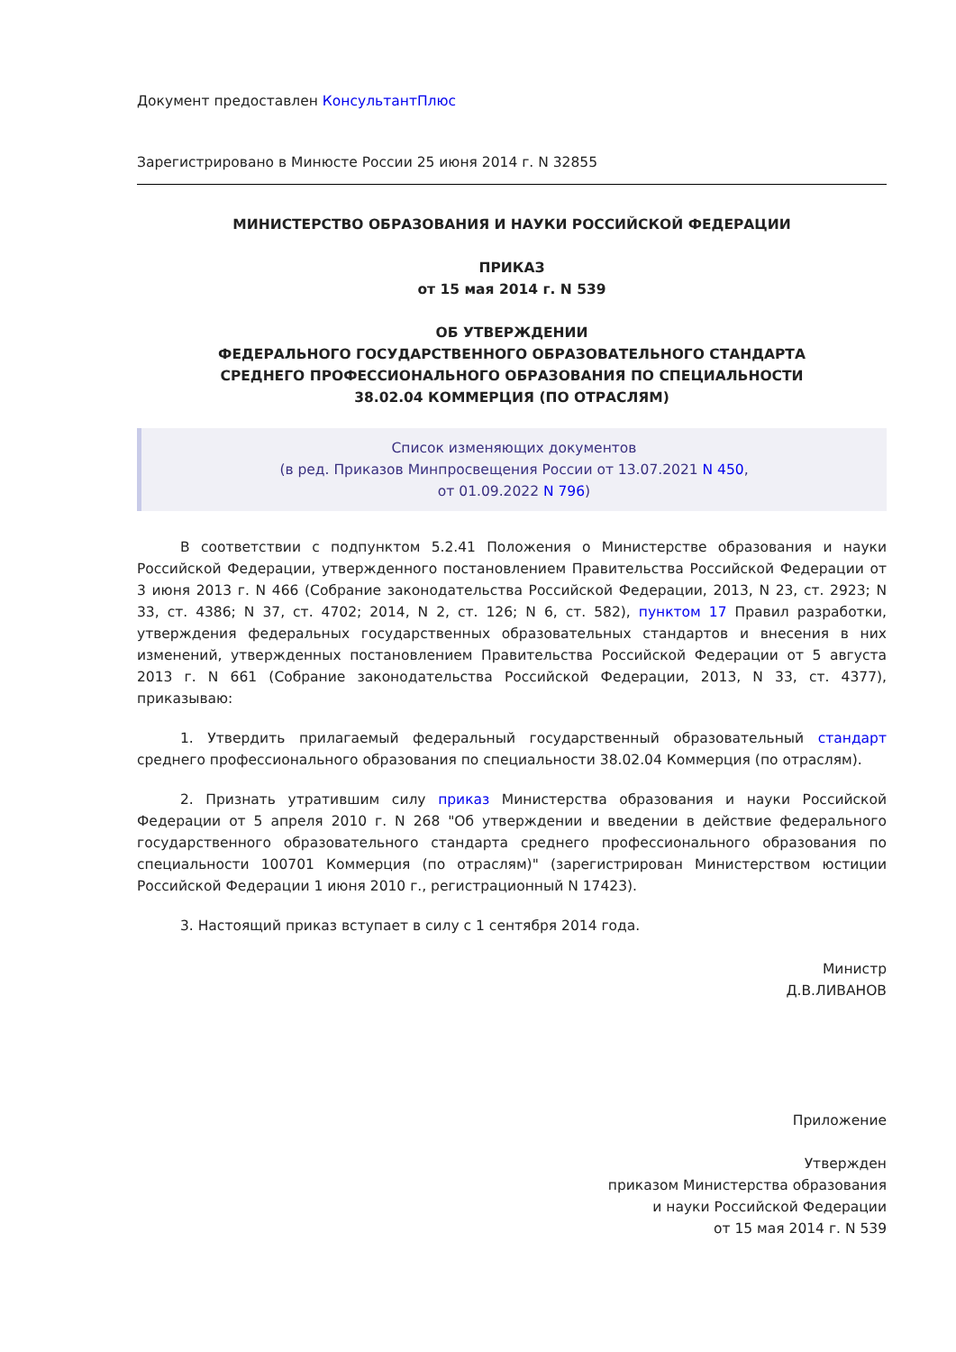Документ предоставлен КонсультантПлюс
Зарегистрировано в Минюсте России 25 июня 2014 г. N 32855
МИНИСТЕРСТВО ОБРАЗОВАНИЯ И НАУКИ РОССИЙСКОЙ ФЕДЕРАЦИИ
ПРИКАЗ
от 15 мая 2014 г. N 539
ОБ УТВЕРЖДЕНИИ
ФЕДЕРАЛЬНОГО ГОСУДАРСТВЕННОГО ОБРАЗОВАТЕЛЬНОГО СТАНДАРТА
СРЕДНЕГО ПРОФЕССИОНАЛЬНОГО ОБРАЗОВАНИЯ ПО СПЕЦИАЛЬНОСТИ
38.02.04 КОММЕРЦИЯ (ПО ОТРАСЛЯМ)
Список изменяющих документов
(в ред. Приказов Минпросвещения России от 13.07.2021 N 450,
от 01.09.2022 N 796)
В соответствии с подпунктом 5.2.41 Положения о Министерстве образования и науки Российской Федерации, утвержденного постановлением Правительства Российской Федерации от 3 июня 2013 г. N 466 (Собрание законодательства Российской Федерации, 2013, N 23, ст. 2923; N 33, ст. 4386; N 37, ст. 4702; 2014, N 2, ст. 126; N 6, ст. 582), пунктом 17 Правил разработки, утверждения федеральных государственных образовательных стандартов и внесения в них изменений, утвержденных постановлением Правительства Российской Федерации от 5 августа 2013 г. N 661 (Собрание законодательства Российской Федерации, 2013, N 33, ст. 4377), приказываю:
1. Утвердить прилагаемый федеральный государственный образовательный стандарт среднего профессионального образования по специальности 38.02.04 Коммерция (по отраслям).
2. Признать утратившим силу приказ Министерства образования и науки Российской Федерации от 5 апреля 2010 г. N 268 "Об утверждении и введении в действие федерального государственного образовательного стандарта среднего профессионального образования по специальности 100701 Коммерция (по отраслям)" (зарегистрирован Министерством юстиции Российской Федерации 1 июня 2010 г., регистрационный N 17423).
3. Настоящий приказ вступает в силу с 1 сентября 2014 года.
Министр
Д.В.ЛИВАНОВ
Приложение
Утвержден
приказом Министерства образования
и науки Российской Федерации
от 15 мая 2014 г. N 539